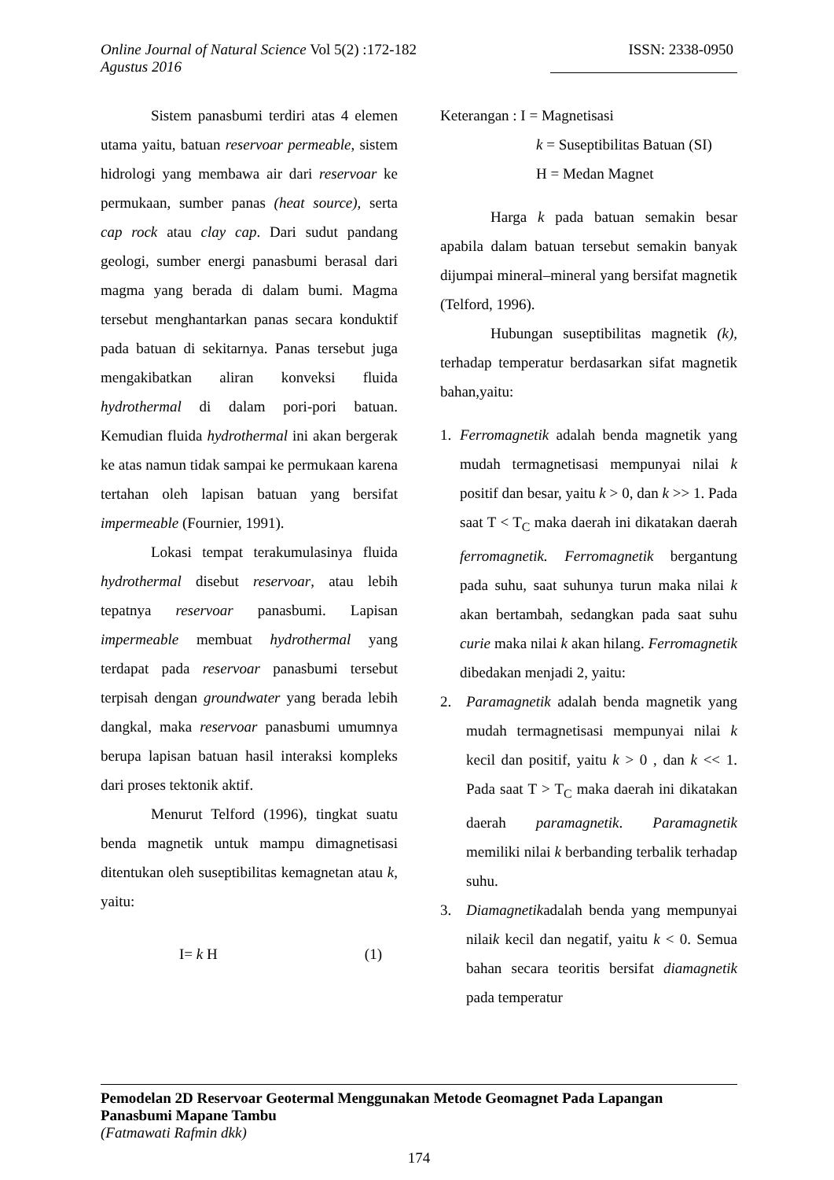ISSN: 2338-0950 Online Journal of Natural Science Vol 5(2) :172-182
Agustus 2016
Sistem panasbumi terdiri atas 4 elemen utama yaitu, batuan reservoar permeable, sistem hidrologi yang membawa air dari reservoar ke permukaan, sumber panas (heat source), serta cap rock atau clay cap. Dari sudut pandang geologi, sumber energi panasbumi berasal dari magma yang berada di dalam bumi. Magma tersebut menghantarkan panas secara konduktif pada batuan di sekitarnya. Panas tersebut juga mengakibatkan aliran konveksi fluida hydrothermal di dalam pori-pori batuan. Kemudian fluida hydrothermal ini akan bergerak ke atas namun tidak sampai ke permukaan karena tertahan oleh lapisan batuan yang bersifat impermeable (Fournier, 1991).
Lokasi tempat terakumulasinya fluida hydrothermal disebut reservoar, atau lebih tepatnya reservoar panasbumi. Lapisan impermeable membuat hydrothermal yang terdapat pada reservoar panasbumi tersebut terpisah dengan groundwater yang berada lebih dangkal, maka reservoar panasbumi umumnya berupa lapisan batuan hasil interaksi kompleks dari proses tektonik aktif.
Menurut Telford (1996), tingkat suatu benda magnetik untuk mampu dimagnetisasi ditentukan oleh suseptibilitas kemagnetan atau k, yaitu:
I= k H (1)
Keterangan : I = Magnetisasi
k = Suseptibilitas Batuan (SI)
H = Medan Magnet
Harga k pada batuan semakin besar apabila dalam batuan tersebut semakin banyak dijumpai mineral–mineral yang bersifat magnetik (Telford, 1996).
Hubungan suseptibilitas magnetik (k), terhadap temperatur berdasarkan sifat magnetik bahan,yaitu:
1. Ferromagnetik adalah benda magnetik yang mudah termagnetisasi mempunyai nilai k positif dan besar, yaitu k > 0, dan k >> 1. Pada saat T < T<sub>C</sub> maka daerah ini dikatakan daerah ferromagnetik. Ferromagnetik bergantung pada suhu, saat suhunya turun maka nilai k akan bertambah, sedangkan pada saat suhu curie maka nilai k akan hilang. Ferromagnetik dibedakan menjadi 2, yaitu:
2. Paramagnetik adalah benda magnetik yang mudah termagnetisasi mempunyai nilai k kecil dan positif, yaitu k > 0 , dan k << 1. Pada saat T > T<sub>C</sub> maka daerah ini dikatakan daerah paramagnetik. Paramagnetik memiliki nilai k berbanding terbalik terhadap suhu.
3. Diamagnetikadalah benda yang mempunyai nilaik kecil dan negatif, yaitu k < 0. Semua bahan secara teoritis bersifat diamagnetik pada temperatur
Pemodelan 2D Reservoar Geotermal Menggunakan Metode Geomagnet Pada Lapangan Panasbumi Mapane Tambu
(Fatmawati Rafmin dkk)
174